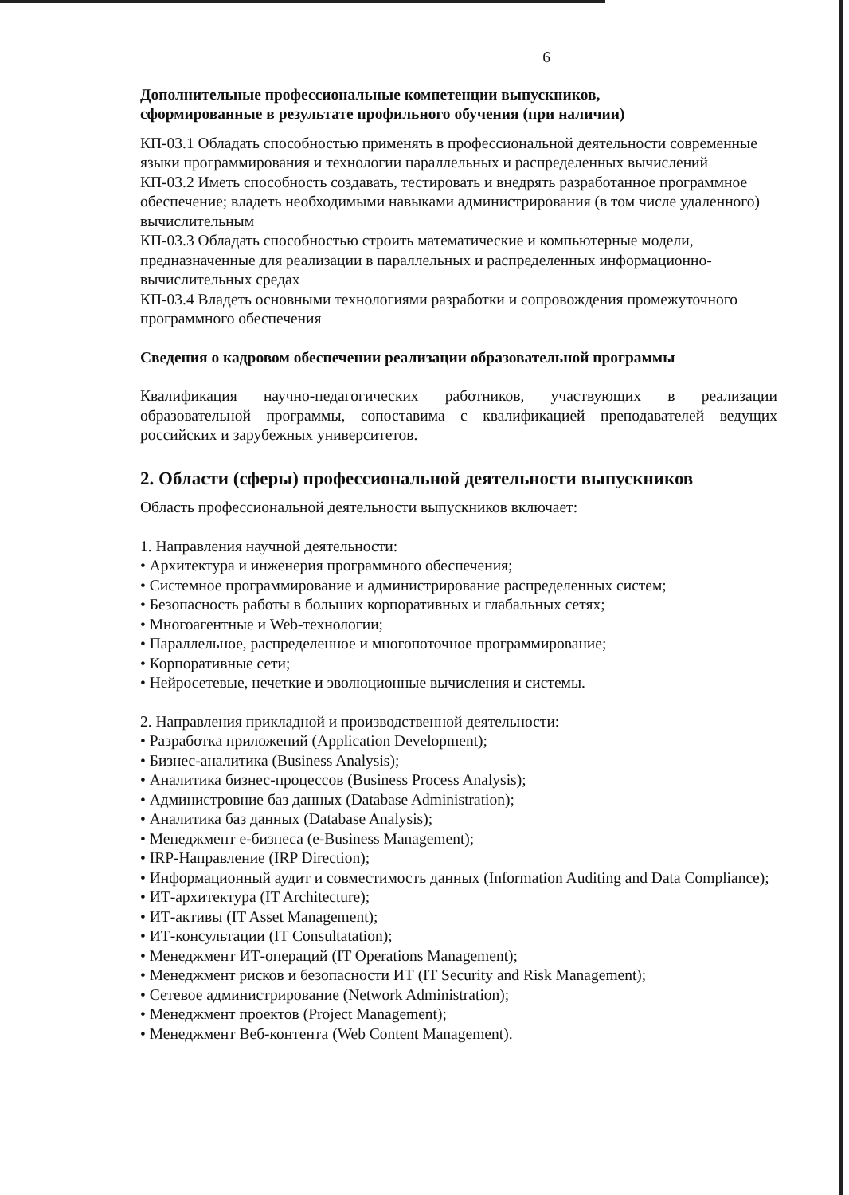6
Дополнительные профессиональные компетенции выпускников,
сформированные в результате профильного обучения (при наличии)
КП-03.1 Обладать способностью применять в профессиональной деятельности современные языки программирования и технологии параллельных и распределенных вычислений
КП-03.2 Иметь способность создавать, тестировать и внедрять разработанное программное обеспечение; владеть необходимыми навыками администрирования (в том числе удаленного) вычислительным
КП-03.3 Обладать способностью строить математические и компьютерные модели, предназначенные для реализации в параллельных и распределенных информационно-вычислительных средах
КП-03.4 Владеть основными технологиями разработки и сопровождения промежуточного программного обеспечения
Сведения о кадровом обеспечении реализации образовательной программы
Квалификация научно-педагогических работников, участвующих в реализации образовательной программы, сопоставима с квалификацией преподавателей ведущих российских и зарубежных университетов.
2. Области (сферы) профессиональной деятельности выпускников
Область профессиональной деятельности выпускников включает:
1. Направления научной деятельности:
• Архитектура и инженерия программного обеспечения;
• Системное программирование и администрирование распределенных систем;
• Безопасность работы в больших корпоративных и глабальных сетях;
• Многоагентные и Web-технологии;
• Параллельное, распределенное и многопоточное программирование;
• Корпоративные сети;
• Нейросетевые, нечеткие и эволюционные вычисления и системы.
2. Направления прикладной и производственной деятельности:
• Разработка приложений (Application Development);
• Бизнес-аналитика (Business Analysis);
• Аналитика бизнес-процессов (Business Process Analysis);
• Администровние баз данных (Database Administration);
• Аналитика баз данных (Database Analysis);
• Менеджмент е-бизнеса (e-Business Management);
• IRP-Направление (IRP Direction);
• Информационный аудит и совместимость данных (Information Auditing and Data Compliance);
• ИТ-архитектура (IT Architecture);
• ИТ-активы (IT Asset Management);
• ИТ-консультации (IT Consultatation);
• Менеджмент ИТ-операций (IT Operations Management);
• Менеджмент рисков и безопасности ИТ (IT Security and Risk Management);
• Сетевое администрирование (Network Administration);
• Менеджмент проектов (Project Management);
• Менеджмент Веб-контента (Web Content Management).